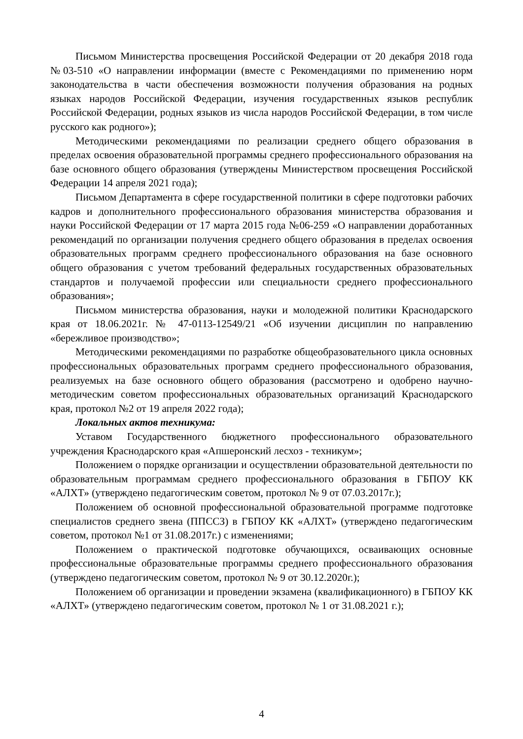Письмом Министерства просвещения Российской Федерации от 20 декабря 2018 года №03-510 «О направлении информации (вместе с Рекомендациями по применению норм законодательства в части обеспечения возможности получения образования на родных языках народов Российской Федерации, изучения государственных языков республик Российской Федерации, родных языков из числа народов Российской Федерации, в том числе русского как родного»);
Методическими рекомендациями по реализации среднего общего образования в пределах освоения образовательной программы среднего профессионального образования на базе основного общего образования (утверждены Министерством просвещения Российской Федерации 14 апреля 2021 года);
Письмом Департамента в сфере государственной политики в сфере подготовки рабочих кадров и дополнительного профессионального образования министерства образования и науки Российской Федерации от 17 марта 2015 года №06-259 «О направлении доработанных рекомендаций по организации получения среднего общего образования в пределах освоения образовательных программ среднего профессионального образования на базе основного общего образования с учетом требований федеральных государственных образовательных стандартов и получаемой профессии или специальности среднего профессионального образования»;
Письмом министерства образования, науки и молодежной политики Краснодарского края от 18.06.2021г. № 47-0113-12549/21 «Об изучении дисциплин по направлению «бережливое производство»;
Методическими рекомендациями по разработке общеобразовательного цикла основных профессиональных образовательных программ среднего профессионального образования, реализуемых на базе основного общего образования (рассмотрено и одобрено научно-методическим советом профессиональных образовательных организаций Краснодарского края, протокол №2 от 19 апреля 2022 года);
Локальных актов техникума:
Уставом Государственного бюджетного профессионального образовательного учреждения Краснодарского края «Апшеронский лесхоз - техникум»;
Положением о порядке организации и осуществлении образовательной деятельности по образовательным программам среднего профессионального образования в ГБПОУ КК «АЛХТ» (утверждено педагогическим советом, протокол № 9 от 07.03.2017г.);
Положением об основной профессиональной образовательной программе подготовке специалистов среднего звена (ППССЗ) в ГБПОУ КК «АЛХТ» (утверждено педагогическим советом, протокол №1 от 31.08.2017г.) с изменениями;
Положением о практической подготовке обучающихся, осваивающих основные профессиональные образовательные программы среднего профессионального образования (утверждено педагогическим советом, протокол № 9 от 30.12.2020г.);
Положением об организации и проведении экзамена (квалификационного) в ГБПОУ КК «АЛХТ» (утверждено педагогическим советом, протокол № 1 от 31.08.2021 г.);
4